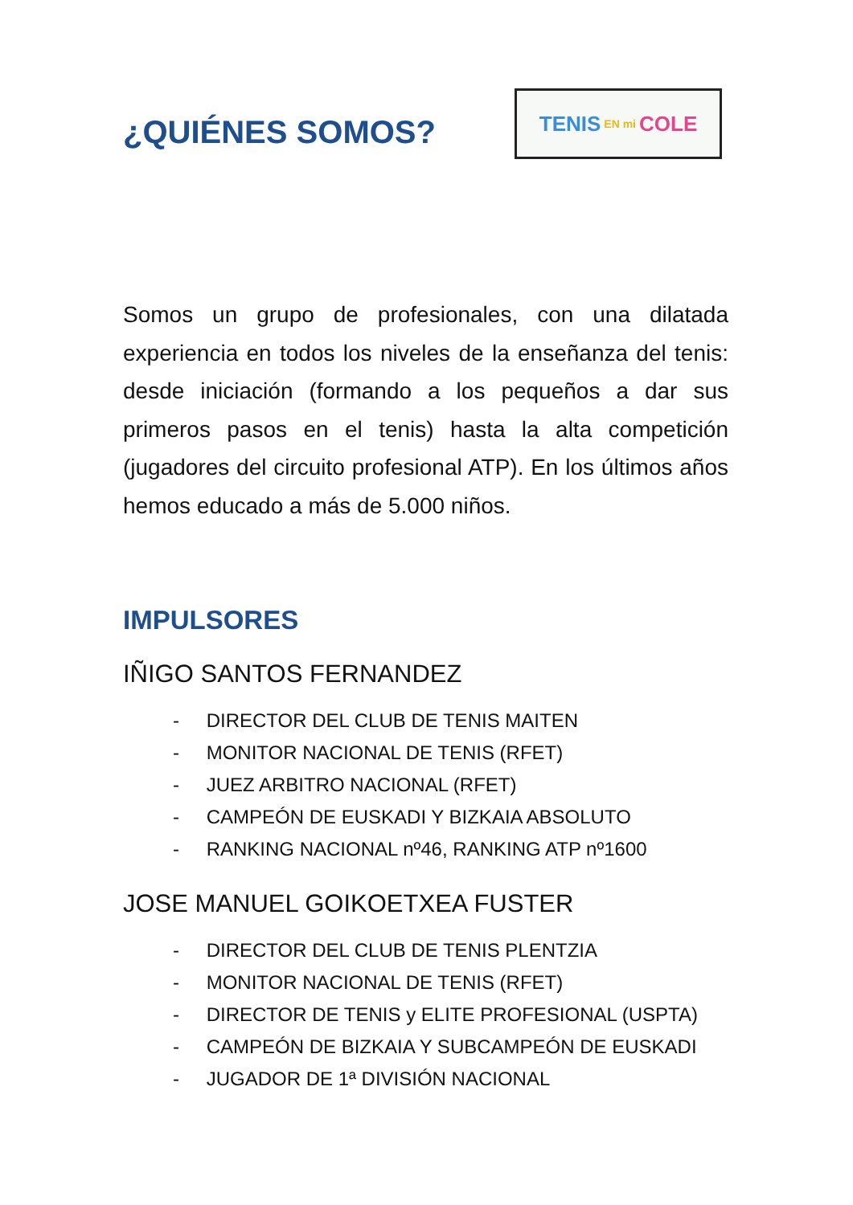¿QUIÉNES SOMOS?
TENIS EN mi COLE
Somos un grupo de profesionales, con una dilatada experiencia en todos los niveles de la enseñanza del tenis: desde iniciación (formando a los pequeños a dar sus primeros pasos en el tenis) hasta la alta competición (jugadores del circuito profesional ATP). En los últimos años hemos educado a más de 5.000 niños.
IMPULSORES
IÑIGO SANTOS FERNANDEZ
- DIRECTOR DEL CLUB DE TENIS MAITEN
- MONITOR NACIONAL DE TENIS (RFET)
- JUEZ ARBITRO NACIONAL (RFET)
- CAMPEÓN DE EUSKADI Y BIZKAIA ABSOLUTO
- RANKING NACIONAL nº46, RANKING ATP nº1600
JOSE MANUEL GOIKOETXEA FUSTER
- DIRECTOR DEL CLUB DE TENIS PLENTZIA
- MONITOR NACIONAL DE TENIS (RFET)
- DIRECTOR DE TENIS y ELITE PROFESIONAL (USPTA)
- CAMPEÓN DE BIZKAIA Y SUBCAMPEÓN DE EUSKADI
- JUGADOR DE 1ª DIVISIÓN NACIONAL